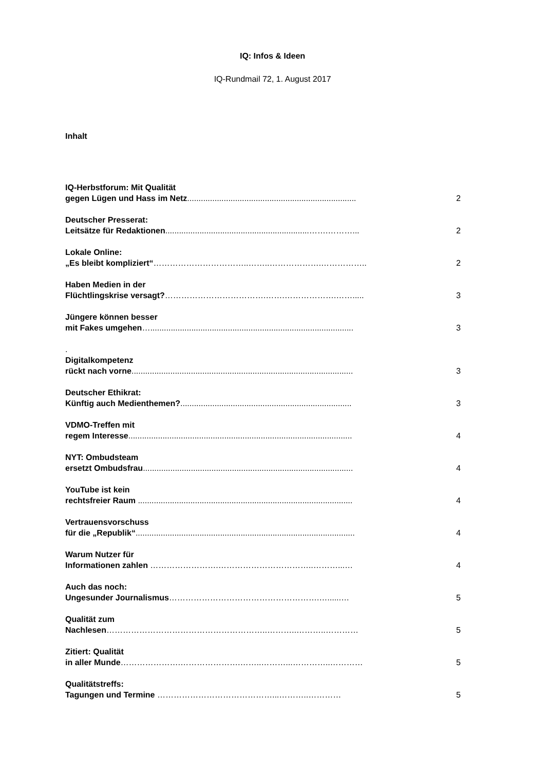IQ: Infos & Ideen
IQ-Rundmail 72, 1. August 2017
Inhalt
IQ-Herbstforum: Mit Qualität
gegen Lügen und Hass im Netz..........................................................................
2
Deutscher Presserat:
Leitsätze für Redaktionen...............................................................…….………...
2
Lokale Online:
„Es bleibt kompliziert“……………………………..……..……………….……………..
2
Haben Medien in der
Flüchtlingskrise versagt?……………………………….…….……………….…….....
3
Jüngere können besser
mit Fakes umgehen….........................................................................................
3
.
Digitalkompetenz
rückt nach vorne.................................................................................................
3
Deutscher Ethikrat:
Künftig auch Medienthemen?...........................................................................
3
VDMO-Treffen mit
regem Interesse..................................................................................................
4
NYT: Ombudsteam
ersetzt Ombudsfrau............................................................................................
4
YouTube ist kein
rechtsfreier Raum ..............................................................................................
4
Vertrauensvorschuss
für die „Republik“................................................................................................
4
Warum Nutzer für
Informationen zahlen …………………….……………………………..………...…
4
Auch das noch:
Ungesunder Journalismus……………………………………………….…......…
5
Qualität zum
Nachlesen…………………………………………………..………..………..…………
5
Zitiert: Qualität
in aller Munde………………….………………….……..………...…………..…………
5
Qualitätstreffs:
Tagungen und Termine ……………………………………...………..…………
5